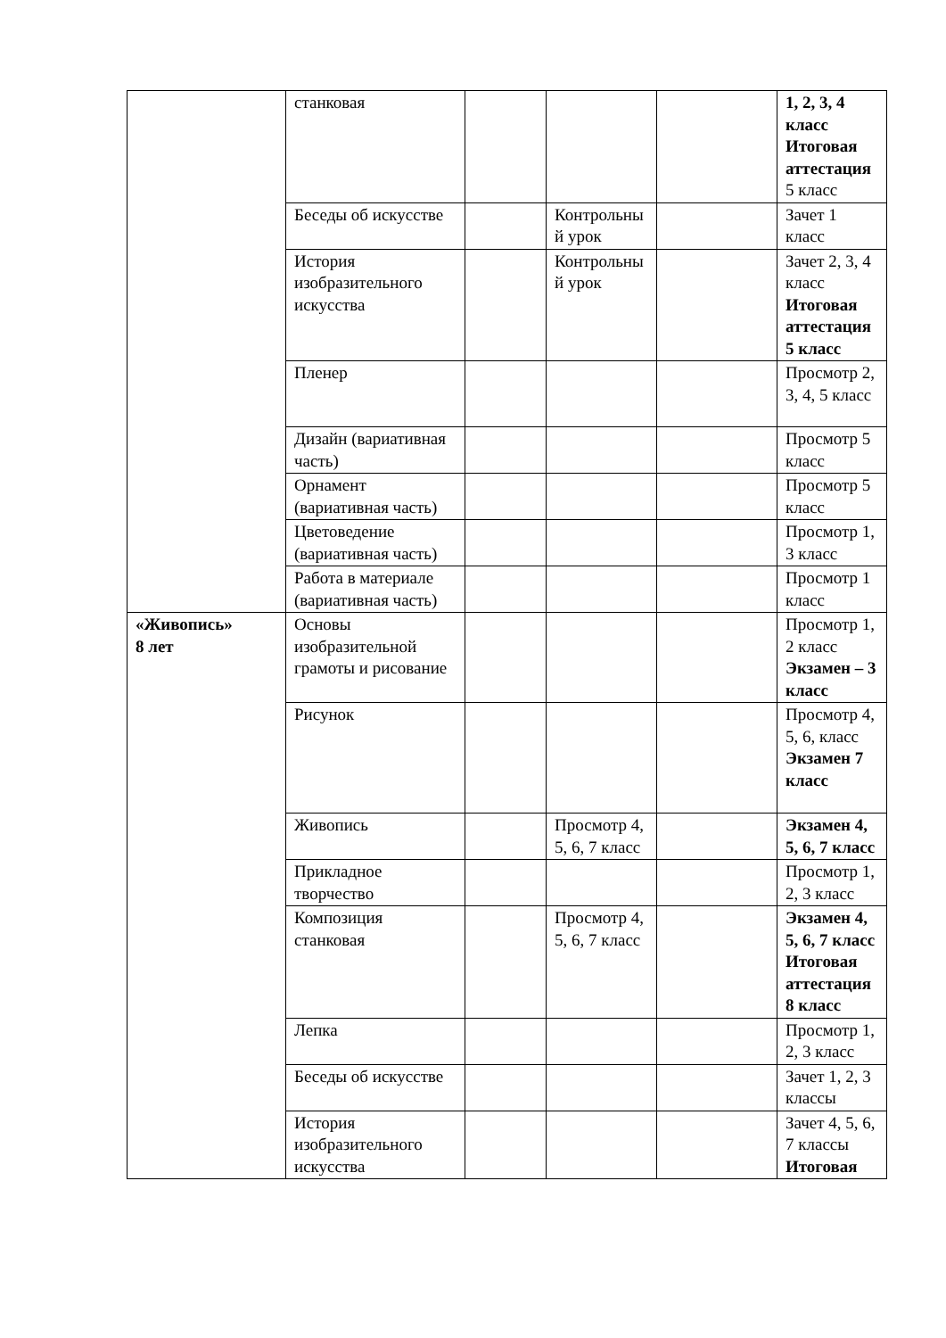| | станковая | | | | 1, 2, 3, 4 класс Итоговая аттестация 5 класс |
| | Беседы об искусстве | | Контрольный урок | | Зачет 1 класс |
| | История изобразительного искусства | | Контрольный урок | | Зачет 2, 3, 4 класс Итоговая аттестация 5 класс |
| | Пленер | | | | Просмотр 2, 3, 4, 5 класс |
| | Дизайн (вариативная часть) | | | | Просмотр 5 класс |
| | Орнамент (вариативная часть) | | | | Просмотр 5 класс |
| | Цветоведение (вариативная часть) | | | | Просмотр 1, 3 класс |
| | Работа в материале (вариативная часть) | | | | Просмотр 1 класс |
| «Живопись» 8 лет | Основы изобразительной грамоты и рисование | | | | Просмотр 1, 2 класс Экзамен – 3 класс |
| | Рисунок | | | | Просмотр 4, 5, 6, класс Экзамен 7 класс |
| | Живопись | | Просмотр 4, 5, 6, 7 класс | | Экзамен 4, 5, 6, 7 класс |
| | Прикладное творчество | | | | Просмотр 1, 2, 3 класс |
| | Композиция станковая | | Просмотр 4, 5, 6, 7 класс | | Экзамен 4, 5, 6, 7 класс Итоговая аттестация 8 класс |
| | Лепка | | | | Просмотр 1, 2, 3 класс |
| | Беседы об искусстве | | | | Зачет 1, 2, 3 классы |
| | История изобразительного искусства | | | | Зачет 4, 5, 6, 7 классы Итоговая |